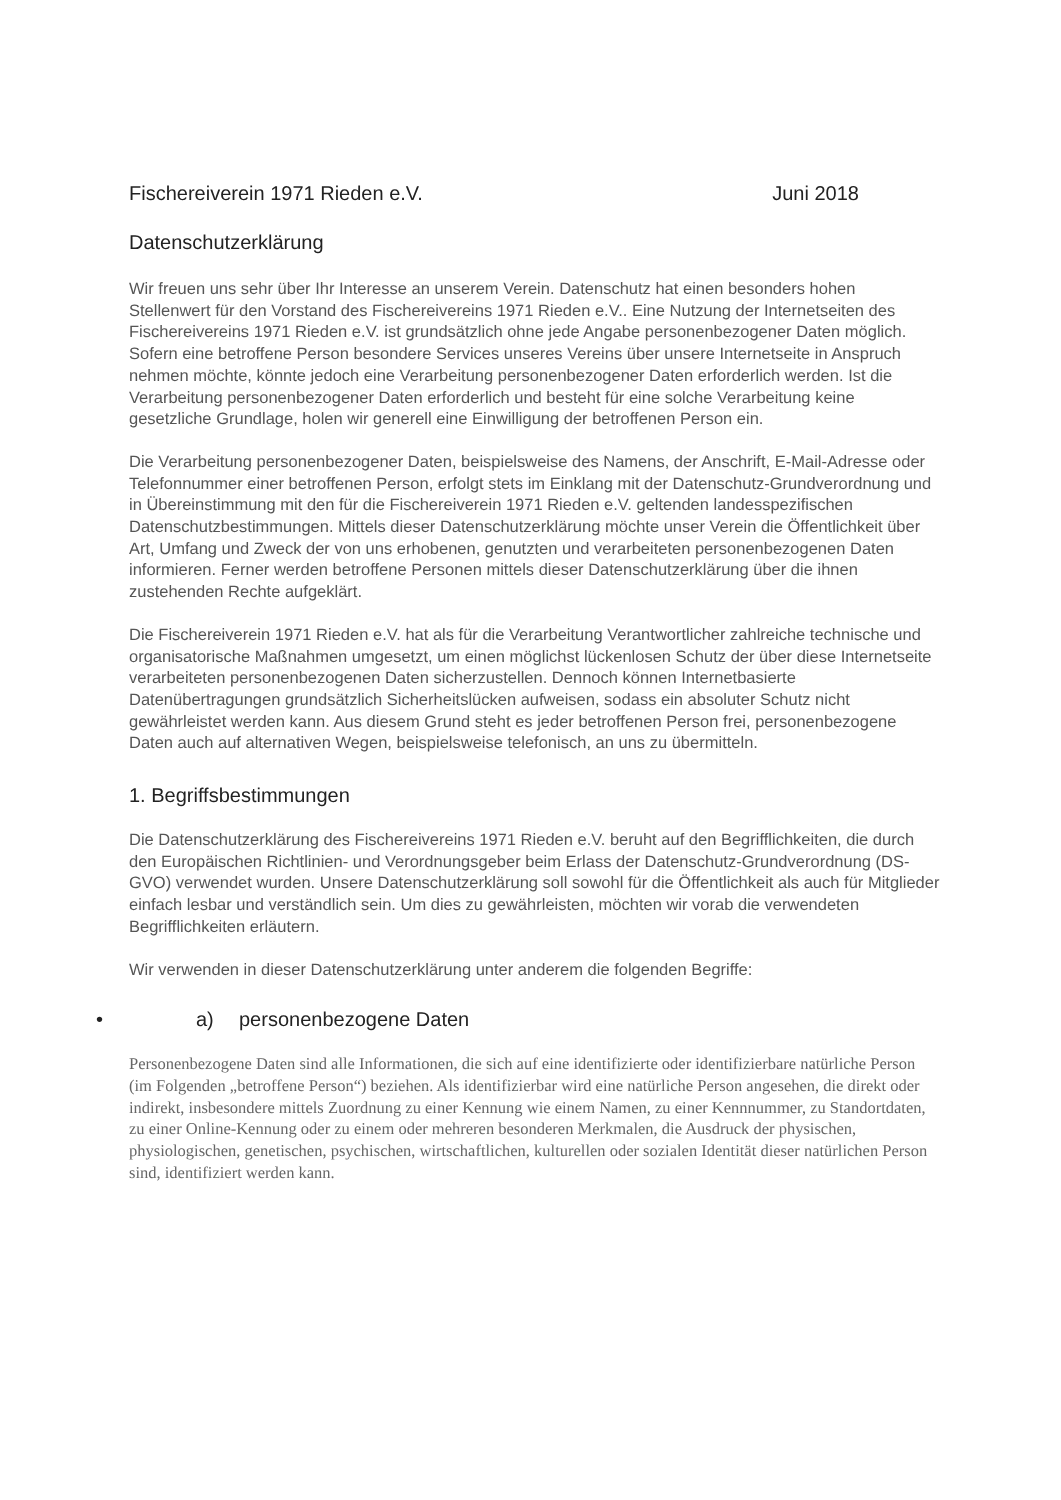Fischereiverein 1971 Rieden e.V. Juni 2018
Datenschutzerklärung
Wir freuen uns sehr über Ihr Interesse an unserem Verein. Datenschutz hat einen besonders hohen Stellenwert für den Vorstand des Fischereivereins 1971 Rieden e.V.. Eine Nutzung der Internetseiten des Fischereivereins 1971 Rieden e.V. ist grundsätzlich ohne jede Angabe personenbezogener Daten möglich. Sofern eine betroffene Person besondere Services unseres Vereins über unsere Internetseite in Anspruch nehmen möchte, könnte jedoch eine Verarbeitung personenbezogener Daten erforderlich werden. Ist die Verarbeitung personenbezogener Daten erforderlich und besteht für eine solche Verarbeitung keine gesetzliche Grundlage, holen wir generell eine Einwilligung der betroffenen Person ein.
Die Verarbeitung personenbezogener Daten, beispielsweise des Namens, der Anschrift, E-Mail-Adresse oder Telefonnummer einer betroffenen Person, erfolgt stets im Einklang mit der Datenschutz-Grundverordnung und in Übereinstimmung mit den für die Fischereiverein 1971 Rieden e.V. geltenden landesspezifischen Datenschutzbestimmungen. Mittels dieser Datenschutzerklärung möchte unser Verein die Öffentlichkeit über Art, Umfang und Zweck der von uns erhobenen, genutzten und verarbeiteten personenbezogenen Daten informieren. Ferner werden betroffene Personen mittels dieser Datenschutzerklärung über die ihnen zustehenden Rechte aufgeklärt.
Die Fischereiverein 1971 Rieden e.V. hat als für die Verarbeitung Verantwortlicher zahlreiche technische und organisatorische Maßnahmen umgesetzt, um einen möglichst lückenlosen Schutz der über diese Internetseite verarbeiteten personenbezogenen Daten sicherzustellen. Dennoch können Internetbasierte Datenübertragungen grundsätzlich Sicherheitslücken aufweisen, sodass ein absoluter Schutz nicht gewährleistet werden kann. Aus diesem Grund steht es jeder betroffenen Person frei, personenbezogene Daten auch auf alternativen Wegen, beispielsweise telefonisch, an uns zu übermitteln.
1. Begriffsbestimmungen
Die Datenschutzerklärung des Fischereivereins 1971 Rieden e.V. beruht auf den Begrifflichkeiten, die durch den Europäischen Richtlinien- und Verordnungsgeber beim Erlass der Datenschutz-Grundverordnung (DS-GVO) verwendet wurden. Unsere Datenschutzerklärung soll sowohl für die Öffentlichkeit als auch für Mitglieder einfach lesbar und verständlich sein. Um dies zu gewährleisten, möchten wir vorab die verwendeten Begrifflichkeiten erläutern.
Wir verwenden in dieser Datenschutzerklärung unter anderem die folgenden Begriffe:
• a) personenbezogene Daten
Personenbezogene Daten sind alle Informationen, die sich auf eine identifizierte oder identifizierbare natürliche Person (im Folgenden „betroffene Person“) beziehen. Als identifizierbar wird eine natürliche Person angesehen, die direkt oder indirekt, insbesondere mittels Zuordnung zu einer Kennung wie einem Namen, zu einer Kennnummer, zu Standortdaten, zu einer Online-Kennung oder zu einem oder mehreren besonderen Merkmalen, die Ausdruck der physischen, physiologischen, genetischen, psychischen, wirtschaftlichen, kulturellen oder sozialen Identität dieser natürlichen Person sind, identifiziert werden kann.